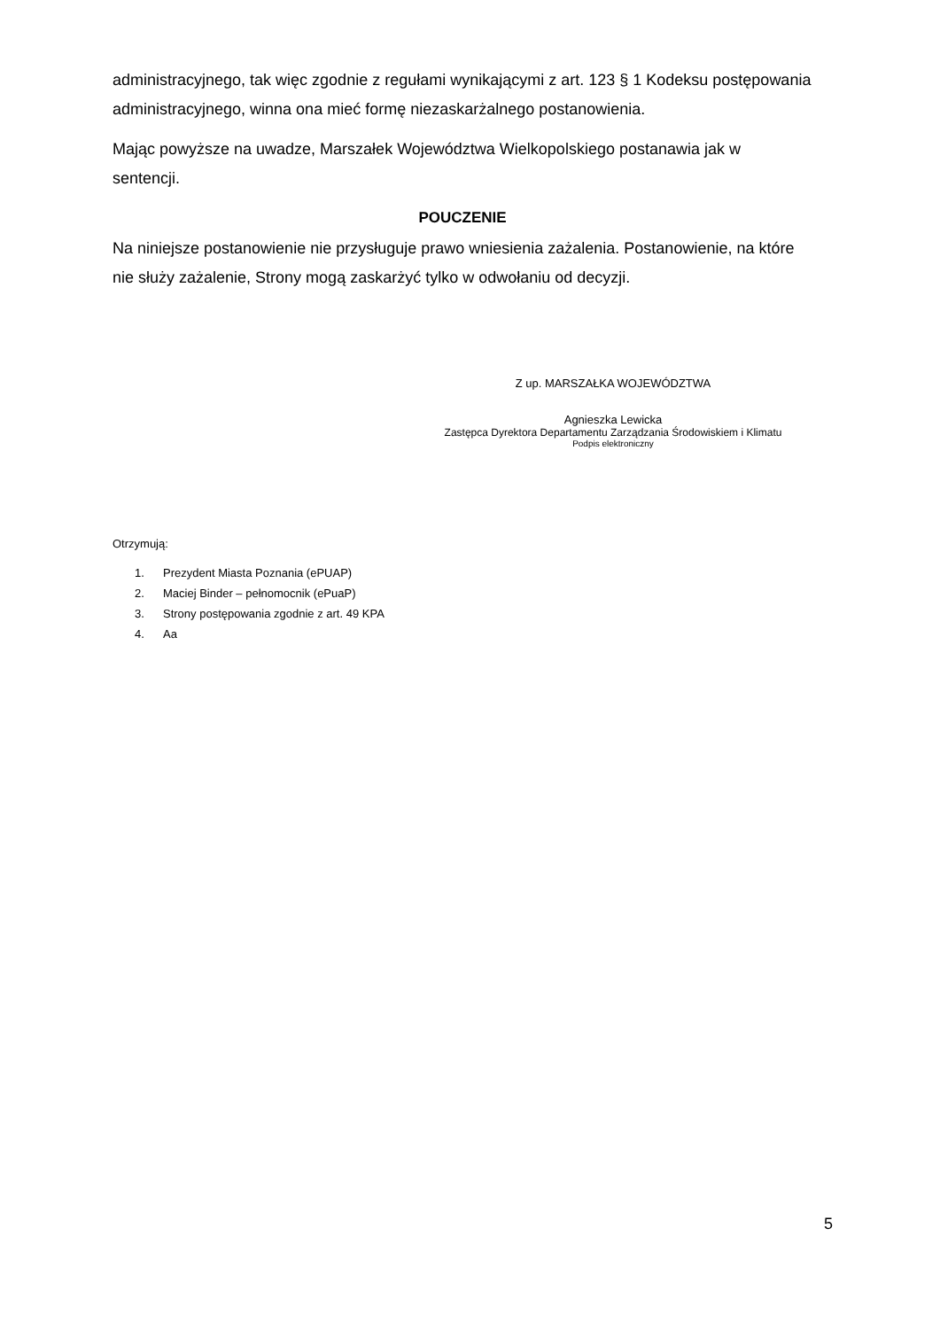administracyjnego, tak więc zgodnie z regułami wynikającymi z art. 123 § 1 Kodeksu postępowania administracyjnego, winna ona mieć formę niezaskarżalnego postanowienia.
Mając powyższe na uwadze, Marszałek Województwa Wielkopolskiego postanawia jak w sentencji.
POUCZENIE
Na niniejsze postanowienie nie przysługuje prawo wniesienia zażalenia. Postanowienie, na które nie służy zażalenie, Strony mogą zaskarżyć tylko w odwołaniu od decyzji.
Z up. MARSZAŁKA WOJEWÓDZTWA
Agnieszka Lewicka
Zastępca Dyrektora Departamentu Zarządzania Środowiskiem i Klimatu
Podpis elektroniczny
Otrzymują:
1. Prezydent Miasta Poznania (ePUAP)
2. Maciej Binder – pełnomocnik (ePuaP)
3. Strony postępowania zgodnie z art. 49 KPA
4. Aa
5